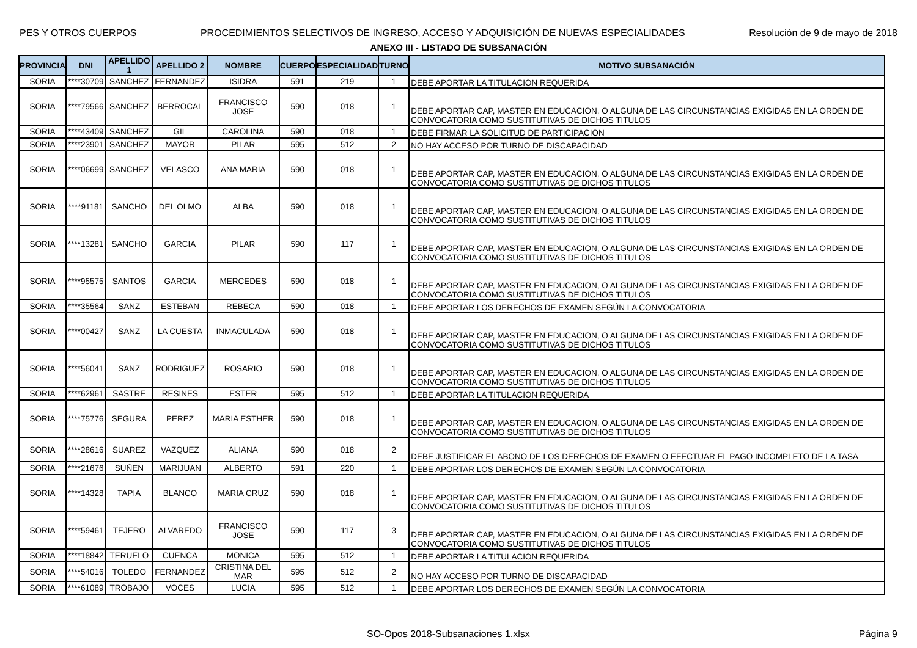PES Y OTROS CUERPOS PROCEDIMIENTOS SELECTIVOS DE INGRESO, ACCESO Y ADQUISICIÓN DE NUEVAS ESPECIALIDADES Resolución de 9 de mayo de 2018
ANEXO III - LISTADO DE SUBSANACIÓN
| PROVINCIA | DNI | APELLIDO 1 | APELLIDO 2 | NOMBRE | CUERPO | ESPECIALIDAD | TURNO | MOTIVO SUBSANACIÓN |
| --- | --- | --- | --- | --- | --- | --- | --- | --- |
| SORIA | ****30709 | SANCHEZ | FERNANDEZ | ISIDRA | 591 | 219 | 1 | DEBE APORTAR LA TITULACION REQUERIDA |
| SORIA | ****79566 | SANCHEZ | BERROCAL | FRANCISCO JOSE | 590 | 018 | 1 | DEBE APORTAR CAP, MASTER EN EDUCACION, O ALGUNA DE LAS CIRCUNSTANCIAS EXIGIDAS EN LA ORDEN DE CONVOCATORIA COMO SUSTITUTIVAS DE DICHOS TITULOS |
| SORIA | ****43409 | SANCHEZ | GIL | CAROLINA | 590 | 018 | 1 | DEBE FIRMAR LA SOLICITUD DE PARTICIPACION |
| SORIA | ****23901 | SANCHEZ | MAYOR | PILAR | 595 | 512 | 2 | NO HAY ACCESO POR TURNO DE DISCAPACIDAD |
| SORIA | ****06699 | SANCHEZ | VELASCO | ANA MARIA | 590 | 018 | 1 | DEBE APORTAR CAP, MASTER EN EDUCACION, O ALGUNA DE LAS CIRCUNSTANCIAS EXIGIDAS EN LA ORDEN DE CONVOCATORIA COMO SUSTITUTIVAS DE DICHOS TITULOS |
| SORIA | ****91181 | SANCHO | DEL OLMO | ALBA | 590 | 018 | 1 | DEBE APORTAR CAP, MASTER EN EDUCACION, O ALGUNA DE LAS CIRCUNSTANCIAS EXIGIDAS EN LA ORDEN DE CONVOCATORIA COMO SUSTITUTIVAS DE DICHOS TITULOS |
| SORIA | ****13281 | SANCHO | GARCIA | PILAR | 590 | 117 | 1 | DEBE APORTAR CAP, MASTER EN EDUCACION, O ALGUNA DE LAS CIRCUNSTANCIAS EXIGIDAS EN LA ORDEN DE CONVOCATORIA COMO SUSTITUTIVAS DE DICHOS TITULOS |
| SORIA | ****95575 | SANTOS | GARCIA | MERCEDES | 590 | 018 | 1 | DEBE APORTAR CAP, MASTER EN EDUCACION, O ALGUNA DE LAS CIRCUNSTANCIAS EXIGIDAS EN LA ORDEN DE CONVOCATORIA COMO SUSTITUTIVAS DE DICHOS TITULOS |
| SORIA | ****35564 | SANZ | ESTEBAN | REBECA | 590 | 018 | 1 | DEBE APORTAR LOS DERECHOS DE EXAMEN SEGÚN LA CONVOCATORIA |
| SORIA | ****00427 | SANZ | LA CUESTA | INMACULADA | 590 | 018 | 1 | DEBE APORTAR CAP, MASTER EN EDUCACION, O ALGUNA DE LAS CIRCUNSTANCIAS EXIGIDAS EN LA ORDEN DE CONVOCATORIA COMO SUSTITUTIVAS DE DICHOS TITULOS |
| SORIA | ****56041 | SANZ | RODRIGUEZ | ROSARIO | 590 | 018 | 1 | DEBE APORTAR CAP, MASTER EN EDUCACION, O ALGUNA DE LAS CIRCUNSTANCIAS EXIGIDAS EN LA ORDEN DE CONVOCATORIA COMO SUSTITUTIVAS DE DICHOS TITULOS |
| SORIA | ****62961 | SASTRE | RESINES | ESTER | 595 | 512 | 1 | DEBE APORTAR LA TITULACION REQUERIDA |
| SORIA | ****75776 | SEGURA | PEREZ | MARIA ESTHER | 590 | 018 | 1 | DEBE APORTAR CAP, MASTER EN EDUCACION, O ALGUNA DE LAS CIRCUNSTANCIAS EXIGIDAS EN LA ORDEN DE CONVOCATORIA COMO SUSTITUTIVAS DE DICHOS TITULOS |
| SORIA | ****28616 | SUAREZ | VAZQUEZ | ALIANA | 590 | 018 | 2 | DEBE JUSTIFICAR EL ABONO DE LOS DERECHOS DE EXAMEN O EFECTUAR EL PAGO INCOMPLETO DE LA TASA |
| SORIA | ****21676 | SUÑEN | MARIJUAN | ALBERTO | 591 | 220 | 1 | DEBE APORTAR LOS DERECHOS DE EXAMEN SEGÚN LA CONVOCATORIA |
| SORIA | ****14328 | TAPIA | BLANCO | MARIA CRUZ | 590 | 018 | 1 | DEBE APORTAR CAP, MASTER EN EDUCACION, O ALGUNA DE LAS CIRCUNSTANCIAS EXIGIDAS EN LA ORDEN DE CONVOCATORIA COMO SUSTITUTIVAS DE DICHOS TITULOS |
| SORIA | ****59461 | TEJERO | ALVAREDO | FRANCISCO JOSE | 590 | 117 | 3 | DEBE APORTAR CAP, MASTER EN EDUCACION, O ALGUNA DE LAS CIRCUNSTANCIAS EXIGIDAS EN LA ORDEN DE CONVOCATORIA COMO SUSTITUTIVAS DE DICHOS TITULOS |
| SORIA | ****18842 | TERUELO | CUENCA | MONICA | 595 | 512 | 1 | DEBE APORTAR LA TITULACION REQUERIDA |
| SORIA | ****54016 | TOLEDO | FERNANDEZ | CRISTINA DEL MAR | 595 | 512 | 2 | NO HAY ACCESO POR TURNO DE DISCAPACIDAD |
| SORIA | ****61089 | TROBAJO | VOCES | LUCIA | 595 | 512 | 1 | DEBE APORTAR LOS DERECHOS DE EXAMEN SEGÚN LA CONVOCATORIA |
SO-Opos 2018-Subsanaciones 1.xlsx Página 9